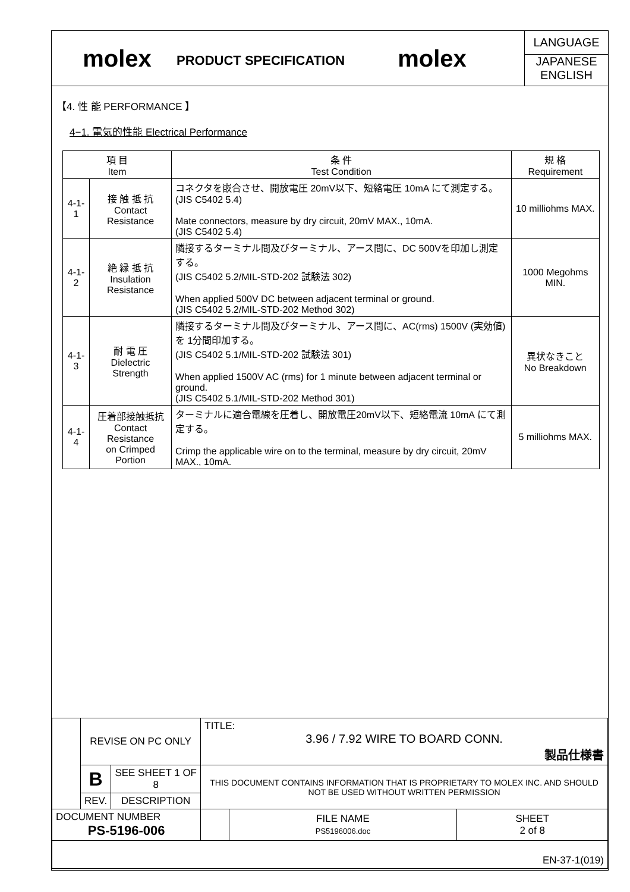molex
PRODUCT SPECIFICATION
molex
LANGUAGE
JAPANESE
ENGLISH
【4. 性 能 PERFORMANCE 】
4−1. 電気的性能 Electrical Performance
| 項 目 Item | | 条 件 Test Condition | 規 格 Requirement |
| --- | --- | --- | --- |
| 4-1-1 | 接 触 抵 抗 Contact Resistance | コネクタを嵌合させ、開放電圧 20mV以下、短絡電圧 10mA にて測定する。 (JIS C5402 5.4) Mate connectors, measure by dry circuit, 20mV MAX., 10mA. (JIS C5402 5.4) | 10 milliohms MAX. |
| 4-1-2 | 絶 縁 抵 抗 Insulation Resistance | 隣接するターミナル間及びターミナル、アース間に、DC 500Vを印加し測定する。 (JIS C5402 5.2/MIL-STD-202 試験法 302) When applied 500V DC between adjacent terminal or ground. (JIS C5402 5.2/MIL-STD-202 Method 302) | 1000 Megohms MIN. |
| 4-1-3 | 耐 電 圧 Dielectric Strength | 隣接するターミナル間及びターミナル、アース間に、AC(rms) 1500V (実効値) を 1分間印加する。 (JIS C5402 5.1/MIL-STD-202 試験法 301) When applied 1500V AC (rms) for 1 minute between adjacent terminal or ground. (JIS C5402 5.1/MIL-STD-202 Method 301) | 異状なきこと No Breakdown |
| 4-1-4 | 圧着部接触抵抗 Contact Resistance on Crimped Portion | ターミナルに適合電線を圧着し、開放電圧20mV以下、短絡電流 10mA にて測定する。 Crimp the applicable wire on to the terminal, measure by dry circuit, 20mV MAX., 10mA. | 5 milliohms MAX. |
| | REVISE ON PC ONLY | | TITLE: 3.96 / 7.92 WIRE TO BOARD CONN. 製品仕様書 | | |
| | B | SEE SHEET 1 OF 8 | THIS DOCUMENT CONTAINS INFORMATION THAT IS PROPRIETARY TO MOLEX INC. AND SHOULD NOT BE USED WITHOUT WRITTEN PERMISSION | | |
| | REV. | DESCRIPTION | | | |
| DOCUMENT NUMBER PS-5196-006 | | | | FILE NAME PS5196006.doc | SHEET 2 of 8 |
| EN-37-1(019) | | | | | |